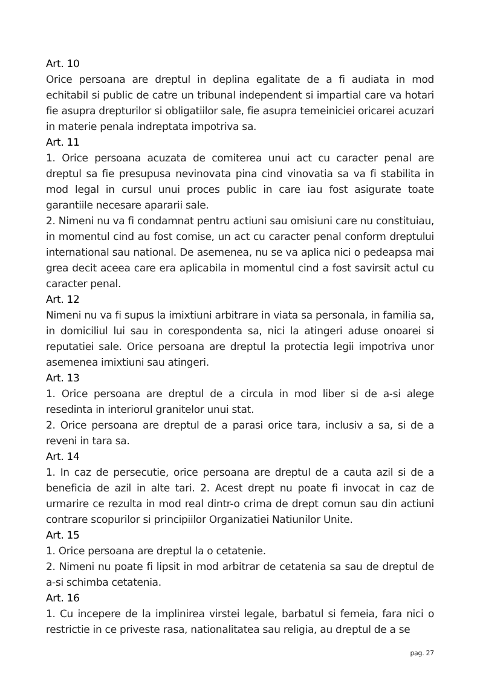Art. 10
Orice persoana are dreptul in deplina egalitate de a fi audiata in mod echitabil si public de catre un tribunal independent si impartial care va hotari fie asupra drepturilor si obligatiilor sale, fie asupra temeiniciei oricarei acuzari in materie penala indreptata impotriva sa.
Art. 11
1. Orice persoana acuzata de comiterea unui act cu caracter penal are dreptul sa fie presupusa nevinovata pina cind vinovatia sa va fi stabilita in mod legal in cursul unui proces public in care iau fost asigurate toate garantiile necesare apararii sale.
2. Nimeni nu va fi condamnat pentru actiuni sau omisiuni care nu constituiau, in momentul cind au fost comise, un act cu caracter penal conform dreptului international sau national. De asemenea, nu se va aplica nici o pedeapsa mai grea decit aceea care era aplicabila in momentul cind a fost savirsit actul cu caracter penal.
Art. 12
Nimeni nu va fi supus la imixtiuni arbitrare in viata sa personala, in familia sa, in domiciliul lui sau in corespondenta sa, nici la atingeri aduse onoarei si reputatiei sale. Orice persoana are dreptul la protectia legii impotriva unor asemenea imixtiuni sau atingeri.
Art. 13
1. Orice persoana are dreptul de a circula in mod liber si de a-si alege resedinta in interiorul granitelor unui stat.
2. Orice persoana are dreptul de a parasi orice tara, inclusiv a sa, si de a reveni in tara sa.
Art. 14
1. In caz de persecutie, orice persoana are dreptul de a cauta azil si de a beneficia de azil in alte tari. 2. Acest drept nu poate fi invocat in caz de urmarire ce rezulta in mod real dintr-o crima de drept comun sau din actiuni contrare scopurilor si principiilor Organizatiei Natiunilor Unite.
Art. 15
1. Orice persoana are dreptul la o cetatenie.
2. Nimeni nu poate fi lipsit in mod arbitrar de cetatenia sa sau de dreptul de a-si schimba cetatenia.
Art. 16
1. Cu incepere de la implinirea virstei legale, barbatul si femeia, fara nici o restrictie in ce priveste rasa, nationalitatea sau religia, au dreptul de a se
pag. 27